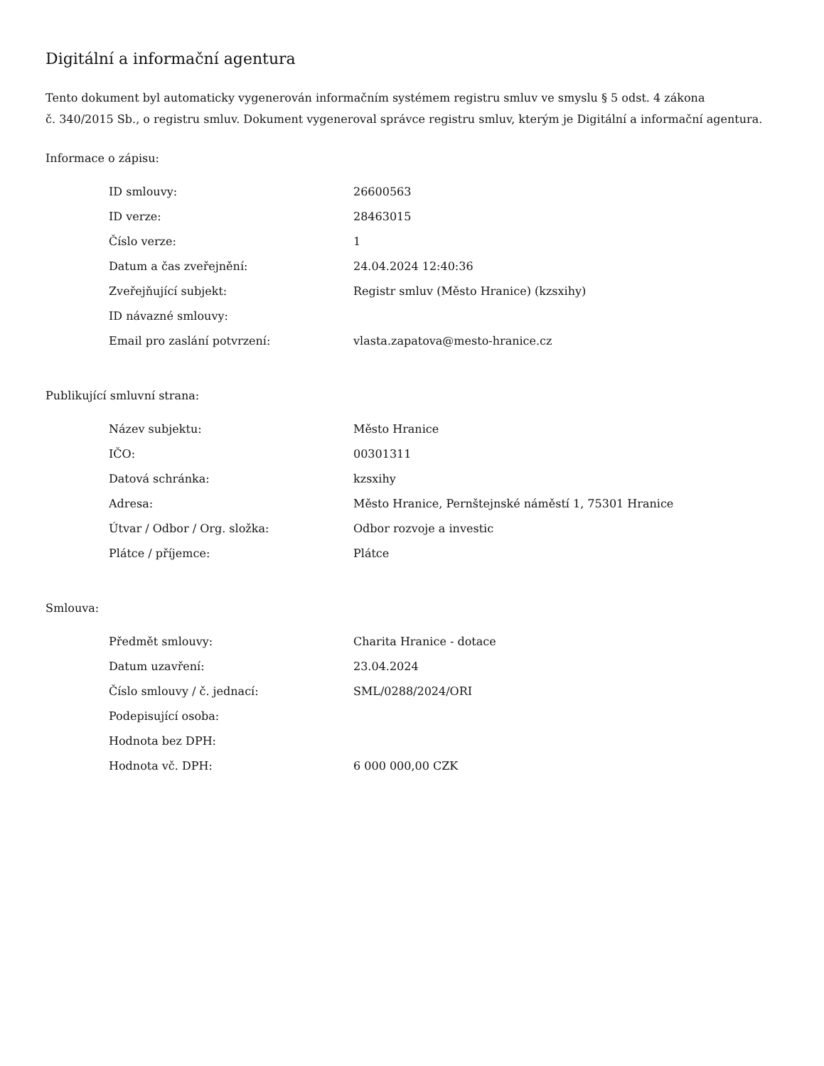Digitální a informační agentura
Tento dokument byl automaticky vygenerován informačním systémem registru smluv ve smyslu § 5 odst. 4 zákona
č. 340/2015 Sb., o registru smluv. Dokument vygeneroval správce registru smluv, kterým je Digitální a informační agentura.
Informace o zápisu:
| ID smlouvy: | 26600563 |
| ID verze: | 28463015 |
| Číslo verze: | 1 |
| Datum a čas zveřejnění: | 24.04.2024 12:40:36 |
| Zveřejňující subjekt: | Registr smluv (Město Hranice) (kzsxihy) |
| ID návazné smlouvy: | |
| Email pro zaslání potvrzení: | vlasta.zapatova@mesto-hranice.cz |
Publikující smluvní strana:
| Název subjektu: | Město Hranice |
| IČO: | 00301311 |
| Datová schránka: | kzsxihy |
| Adresa: | Město Hranice, Pernštejnské náměstí 1, 75301 Hranice |
| Útvar / Odbor / Org. složka: | Odbor rozvoje a investic |
| Plátce / příjemce: | Plátce |
Smlouva:
| Předmět smlouvy: | Charita Hranice - dotace |
| Datum uzavření: | 23.04.2024 |
| Číslo smlouvy / č. jednací: | SML/0288/2024/ORI |
| Podepisující osoba: | |
| Hodnota bez DPH: | |
| Hodnota vč. DPH: | 6 000 000,00 CZK |